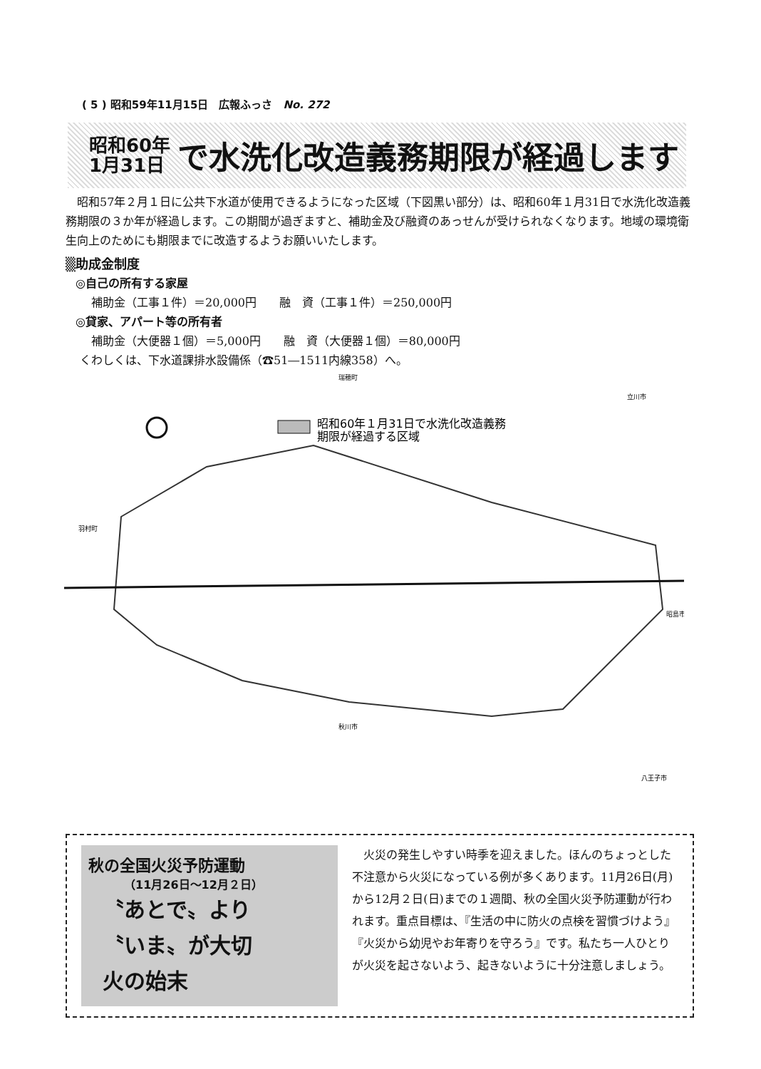( 5 ) 昭和59年11月15日　広報ふっさ　No. 272
昭和60年
1月31日
で水洗化改造義務期限が経過します
昭和57年２月１日に公共下水道が使用できるようになった区域（下図黒い部分）は、昭和60年１月31日で水洗化改造義務期限の３か年が経過します。この期間が過ぎますと、補助金及び融資のあっせんが受けられなくなります。地域の環境衛生向上のためにも期限までに改造するようお願いいたします。
▒助成金制度
◎自己の所有する家屋
補助金（工事１件）＝20,000円　　融　資（工事１件）＝250,000円
◎貸家、アパート等の所有者
補助金（大便器１個）＝5,000円　　融　資（大便器１個）＝80,000円
くわしくは、下水道課排水設備係（☎51―1511内線358）へ。
昭和60年１月31日で水洗化改造義務
期限が経過する区域
瑞穂町
立川市
羽村町
昭島市
秋川市
八王子市
秋の全国火災予防運動
（11月26日～12月２日）
〝あとで〟より
〝いま〟が大切
火の始末
　火災の発生しやすい時季を迎えました。ほんのちょっとした不注意から火災になっている例が多くあります。11月26日(月)から12月２日(日)までの１週間、秋の全国火災予防運動が行われます。重点目標は、『生活の中に防火の点検を習慣づけよう』『火災から幼児やお年寄りを守ろう』です。私たち一人ひとりが火災を起さないよう、起きないように十分注意しましょう。